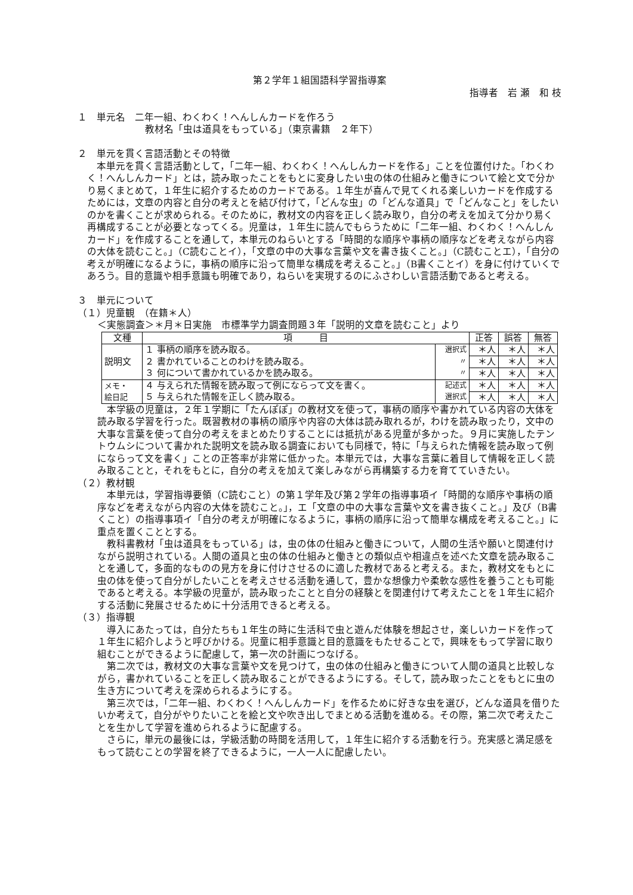第２学年１組国語科学習指導案
指導者　岩 瀬　和 枝
１　単元名　二年一組、わくわく！へんしんカードを作ろう
教材名「虫は道具をもっている」（東京書籍　２年下）
２　単元を貫く言語活動とその特徴
本単元を貫く言語活動として，「二年一組、わくわく！へんしんカードを作る」ことを位置付けた。「わくわく！へんしんカード」とは，読み取ったことをもとに変身したい虫の体の仕組みと働きについて絵と文で分かり易くまとめて，１年生に紹介するためのカードである。１年生が喜んで見てくれる楽しいカードを作成するためには，文章の内容と自分の考えとを結び付けて，「どんな虫」の「どんな道具」で「どんなこと」をしたいのかを書くことが求められる。そのために，教材文の内容を正しく読み取り，自分の考えを加えて分かり易く再構成することが必要となってくる。児童は，１年生に読んでもらうために「二年一組、わくわく！へんしんカード」を作成することを通して，本単元のねらいとする「時間的な順序や事柄の順序などを考えながら内容の大体を読むこと。」（C読むことイ），「文章の中の大事な言葉や文を書き抜くこと。」（C読むことエ），「自分の考えが明確になるように，事柄の順序に沿って簡単な構成を考えること。」（B書くことイ）を身に付けていくであろう。目的意識や相手意識も明確であり，ねらいを実現するのにふさわしい言語活動であると考える。
３　単元について
（１）児童観　（在籍＊人）
＜実態調査＞＊月＊日実施　市標準学力調査問題３年「説明的文章を読むこと」より
| 文種 | 項 目 | | 正答 | 誤答 | 無答 |
| --- | --- | --- | --- | --- | --- |
| 説明文 | １ 事柄の順序を読み取る。 | 選択式 | ＊人 | ＊人 | ＊人 |
| | ２ 書かれていることのわけを読み取る。 | 〃 | ＊人 | ＊人 | ＊人 |
| | ３ 何について書かれているかを読み取る。 | 〃 | ＊人 | ＊人 | ＊人 |
| メモ・ 絵日記 | ４ 与えられた情報を読み取って例にならって文を書く。 | 記述式 | ＊人 | ＊人 | ＊人 |
| | ５ 与えられた情報を正しく読み取る。 | 選択式 | ＊人 | ＊人 | ＊人 |
本学級の児童は，２年１学期に「たんぽぽ」の教材文を使って，事柄の順序や書かれている内容の大体を読み取る学習を行った。既習教材の事柄の順序や内容の大体は読み取れるが，わけを読み取ったり，文中の大事な言葉を使って自分の考えをまとめたりすることには抵抗がある児童が多かった。９月に実施したテントウムシについて書かれた説明文を読み取る調査においても同様で，特に「与えられた情報を読み取って例にならって文を書く」ことの正答率が非常に低かった。本単元では，大事な言葉に着目して情報を正しく読み取ることと，それをもとに，自分の考えを加えて楽しみながら再構築する力を育てていきたい。
（２）教材観
本単元は，学習指導要領（C読むこと）の第１学年及び第２学年の指導事項イ「時間的な順序や事柄の順序などを考えながら内容の大体を読むこと。」，エ「文章の中の大事な言葉や文を書き抜くこと。」及び（B書くこと）の指導事項イ「自分の考えが明確になるように，事柄の順序に沿って簡単な構成を考えること。」に重点を置くこととする。
教科書教材「虫は道具をもっている」は，虫の体の仕組みと働きについて，人間の生活や願いと関連付けながら説明されている。人間の道具と虫の体の仕組みと働きとの類似点や相違点を述べた文章を読み取ることを通して，多面的なものの見方を身に付けさせるのに適した教材であると考える。また，教材文をもとに虫の体を使って自分がしたいことを考えさせる活動を通して，豊かな想像力や柔軟な感性を養うことも可能であると考える。本学級の児童が，読み取ったことと自分の経験とを関連付けて考えたことを１年生に紹介する活動に発展させるために十分活用できると考える。
（３）指導観
導入にあたっては，自分たちも１年生の時に生活科で虫と遊んだ体験を想起させ，楽しいカードを作って１年生に紹介しようと呼びかける。児童に相手意識と目的意識をもたせることで，興味をもって学習に取り組むことができるように配慮して，第一次の計画につなげる。
第二次では，教材文の大事な言葉や文を見つけて，虫の体の仕組みと働きについて人間の道具と比較しながら，書かれていることを正しく読み取ることができるようにする。そして，読み取ったことをもとに虫の生き方について考えを深められるようにする。
第三次では，「二年一組、わくわく！へんしんカード」を作るために好きな虫を選び，どんな道具を借りたいか考えて，自分がやりたいことを絵と文や吹き出しでまとめる活動を進める。その際，第二次で考えたことを生かして学習を進められるように配慮する。
さらに，単元の最後には，学級活動の時間を活用して，１年生に紹介する活動を行う。充実感と満足感をもって読むことの学習を終了できるように，一人一人に配慮したい。